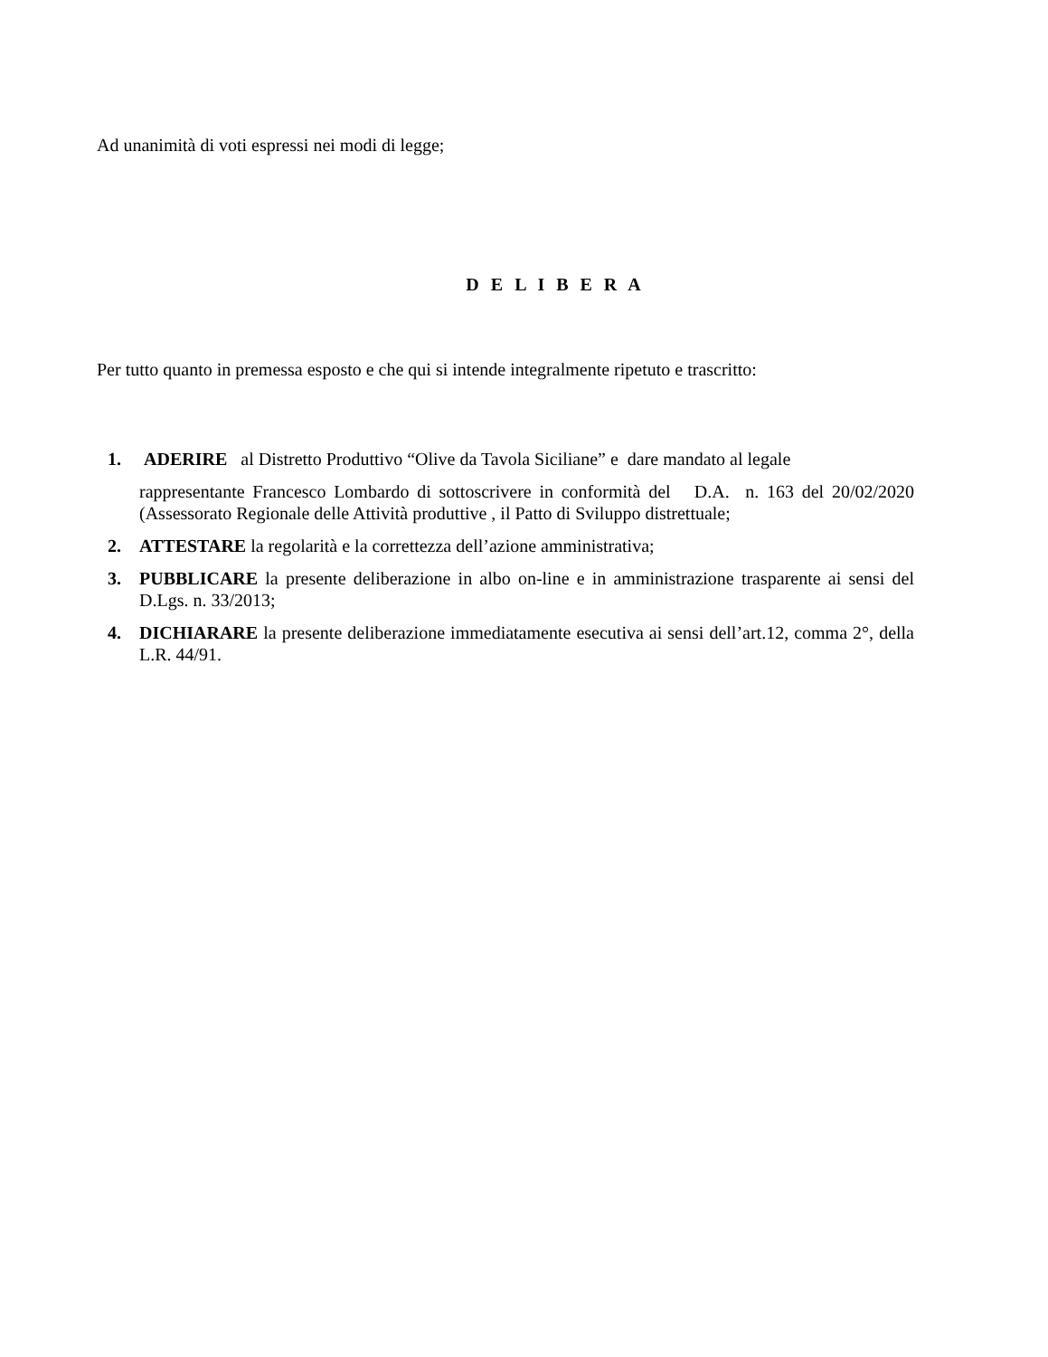Ad unanimità di voti espressi nei modi di legge;
D E L I B E R A
Per tutto quanto in premessa esposto e che qui si intende integralmente ripetuto e trascritto:
1. ADERIRE al Distretto Produttivo “Olive da Tavola Siciliane” e dare mandato al legale
rappresentante Francesco Lombardo di sottoscrivere in conformità del D.A. n. 163 del 20/02/2020 (Assessorato Regionale delle Attività produttive , il Patto di Sviluppo distrettuale;
2. ATTESTARE la regolarità e la correttezza dell’azione amministrativa;
3. PUBBLICARE la presente deliberazione in albo on-line e in amministrazione trasparente ai sensi del D.Lgs. n. 33/2013;
4. DICHIARARE la presente deliberazione immediatamente esecutiva ai sensi dell’art.12, comma 2°, della L.R. 44/91.